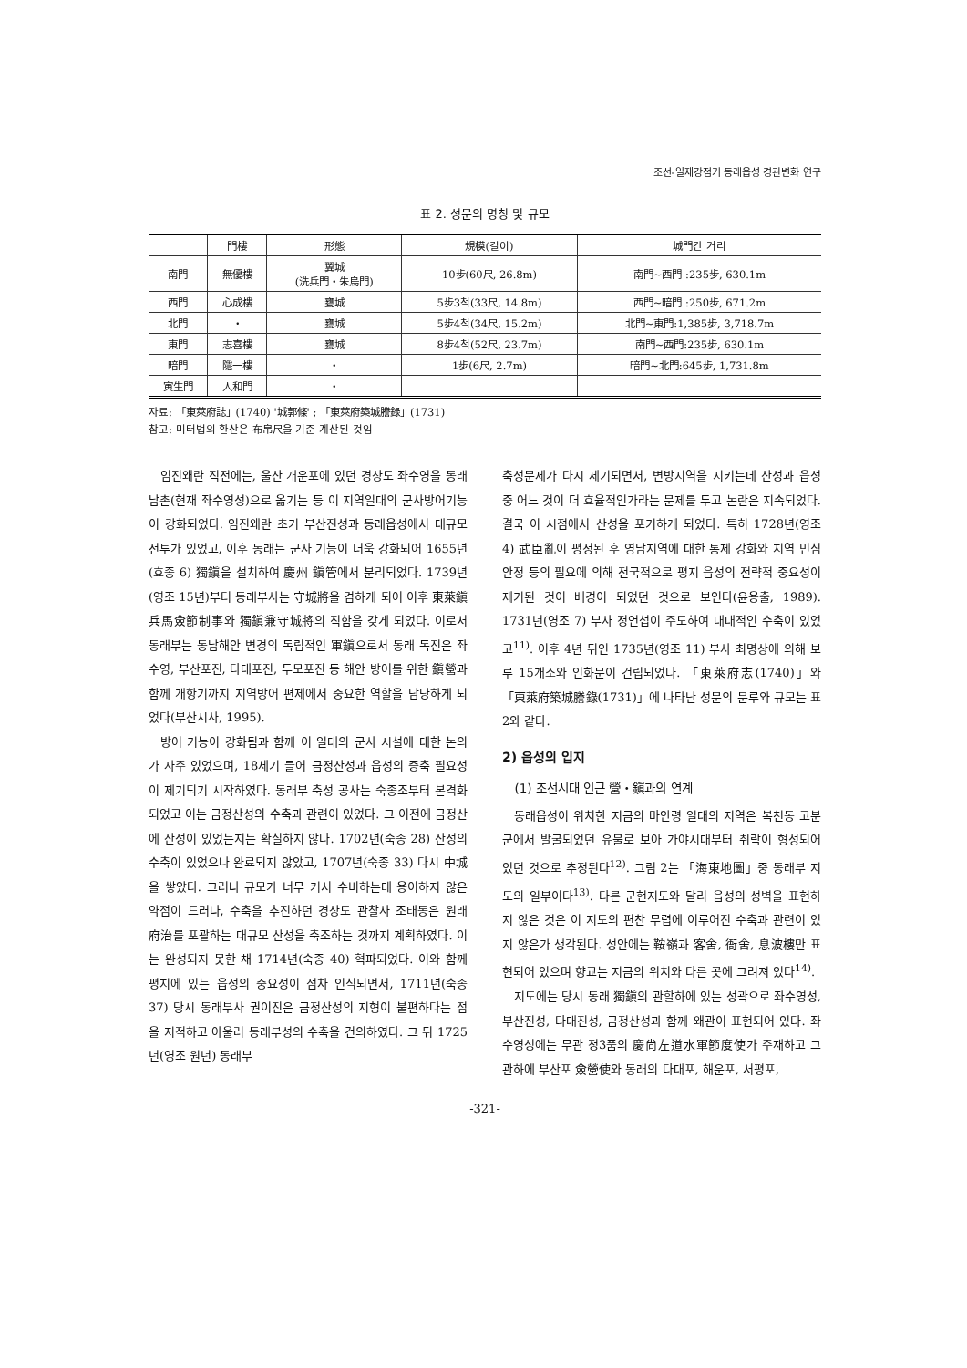조선-일제강점기 동래읍성 경관변화 연구
표 2. 성문의 명칭 및 규모
| | 門樓 | 形態 | 規模(길이) | 城門간 거리 |
| --- | --- | --- | --- | --- |
| 南門 | 無優樓 | 翼城 (洗兵門・朱烏門) | 10步(60尺, 26.8m) | 南門~西門 :235步, 630.1m |
| 西門 | 心成樓 | 甕城 | 5步3척(33尺, 14.8m) | 西門~暗門 :250步, 671.2m |
| 北門 | ・ | 甕城 | 5步4척(34尺, 15.2m) | 北門~東門:1,385步, 3,718.7m |
| 東門 | 志喜樓 | 甕城 | 8步4척(52尺, 23.7m) | 南門~西門:235步, 630.1m |
| 暗門 | 隱一樓 | ・ | 1步(6尺, 2.7m) | 暗門~北門:645步, 1,731.8m |
| 寅生門 | 人和門 | ・ | | |
자료: 「東萊府誌」(1740) '城郭條' ; 「東萊府築城謄錄」(1731)
참고: 미터법의 환산은 布帛尺을 기준 계산된 것임
임진왜란 직전에는, 울산 개운포에 있던 경상도 좌수영을 동래 남촌(현재 좌수영성)으로 옮기는 등 이 지역일대의 군사방어기능이 강화되었다. 임진왜란 초기 부산진성과 동래읍성에서 대규모 전투가 있었고, 이후 동래는 군사 기능이 더욱 강화되어 1655년(효종 6) 獨鎭을 설치하여 慶州 鎭管에서 분리되었다. 1739년(영조 15년)부터 동래부사는 守城將을 겸하게 되어 이후 東萊鎭兵馬僉節制事와 獨鎭兼守城將의 직함을 갖게 되었다. 이로서 동래부는 동남해안 변경의 독립적인 軍鎭으로서 동래 독진은 좌수영, 부산포진, 다대포진, 두모포진 등 해안 방어를 위한 鎭營과 함께 개항기까지 지역방어 편제에서 중요한 역할을 담당하게 되었다(부산시사, 1995).
방어 기능이 강화됨과 함께 이 일대의 군사 시설에 대한 논의가 자주 있었으며, 18세기 들어 금정산성과 읍성의 증축 필요성이 제기되기 시작하였다. 동래부 축성 공사는 숙종조부터 본격화되었고 이는 금정산성의 수축과 관련이 있었다. 그 이전에 금정산에 산성이 있었는지는 확실하지 않다. 1702년(숙종 28) 산성의 수축이 있었으나 완료되지 않았고, 1707년(숙종 33) 다시 中城을 쌓았다. 그러나 규모가 너무 커서 수비하는데 용이하지 않은 약점이 드러나, 수축을 추진하던 경상도 관찰사 조태동은 원래 府治를 포괄하는 대규모 산성을 축조하는 것까지 계획하였다. 이는 완성되지 못한 채 1714년(숙종 40) 혁파되었다. 이와 함께 평지에 있는 읍성의 중요성이 점차 인식되면서, 1711년(숙종 37) 당시 동래부사 권이진은 금정산성의 지형이 불편하다는 점을 지적하고 아울러 동래부성의 수축을 건의하였다. 그 뒤 1725년(영조 원년) 동래부
축성문제가 다시 제기되면서, 변방지역을 지키는데 산성과 읍성 중 어느 것이 더 효율적인가라는 문제를 두고 논란은 지속되었다. 결국 이 시점에서 산성을 포기하게 되었다. 특히 1728년(영조 4) 武臣亂이 평정된 후 영남지역에 대한 통제 강화와 지역 민심 안정 등의 필요에 의해 전국적으로 평지 읍성의 전략적 중요성이 제기된 것이 배경이 되었던 것으로 보인다(윤용출, 1989). 1731년(영조 7) 부사 정언섭이 주도하여 대대적인 수축이 있었고<sup>11)</sup>. 이후 4년 뒤인 1735년(영조 11) 부사 최명상에 의해 보루 15개소와 인화문이 건립되었다. 「東萊府志(1740)」와 「東萊府築城謄錄(1731)」에 나타난 성문의 문루와 규모는 표 2와 같다.
2) 읍성의 입지
(1) 조선시대 인근 營・鎭과의 연계
동래읍성이 위치한 지금의 마안령 일대의 지역은 복천동 고분군에서 발굴되었던 유물로 보아 가야시대부터 취락이 형성되어 있던 것으로 추정된다<sup>12)</sup>. 그림 2는 「海東地圖」중 동래부 지도의 일부이다<sup>13)</sup>. 다른 군현지도와 달리 읍성의 성벽을 표현하지 않은 것은 이 지도의 편찬 무렵에 이루어진 수축과 관련이 있지 않은가 생각된다. 성안에는 鞍嶺과 客舍, 衙舍, 息波樓만 표현되어 있으며 향교는 지금의 위치와 다른 곳에 그려져 있다<sup>14)</sup>.
지도에는 당시 동래 獨鎭의 관할하에 있는 성곽으로 좌수영성, 부산진성, 다대진성, 금정산성과 함께 왜관이 표현되어 있다. 좌수영성에는 무관 정3품의 慶尙左道水軍節度使가 주재하고 그 관하에 부산포 僉營使와 동래의 다대포, 해운포, 서평포,
-321-